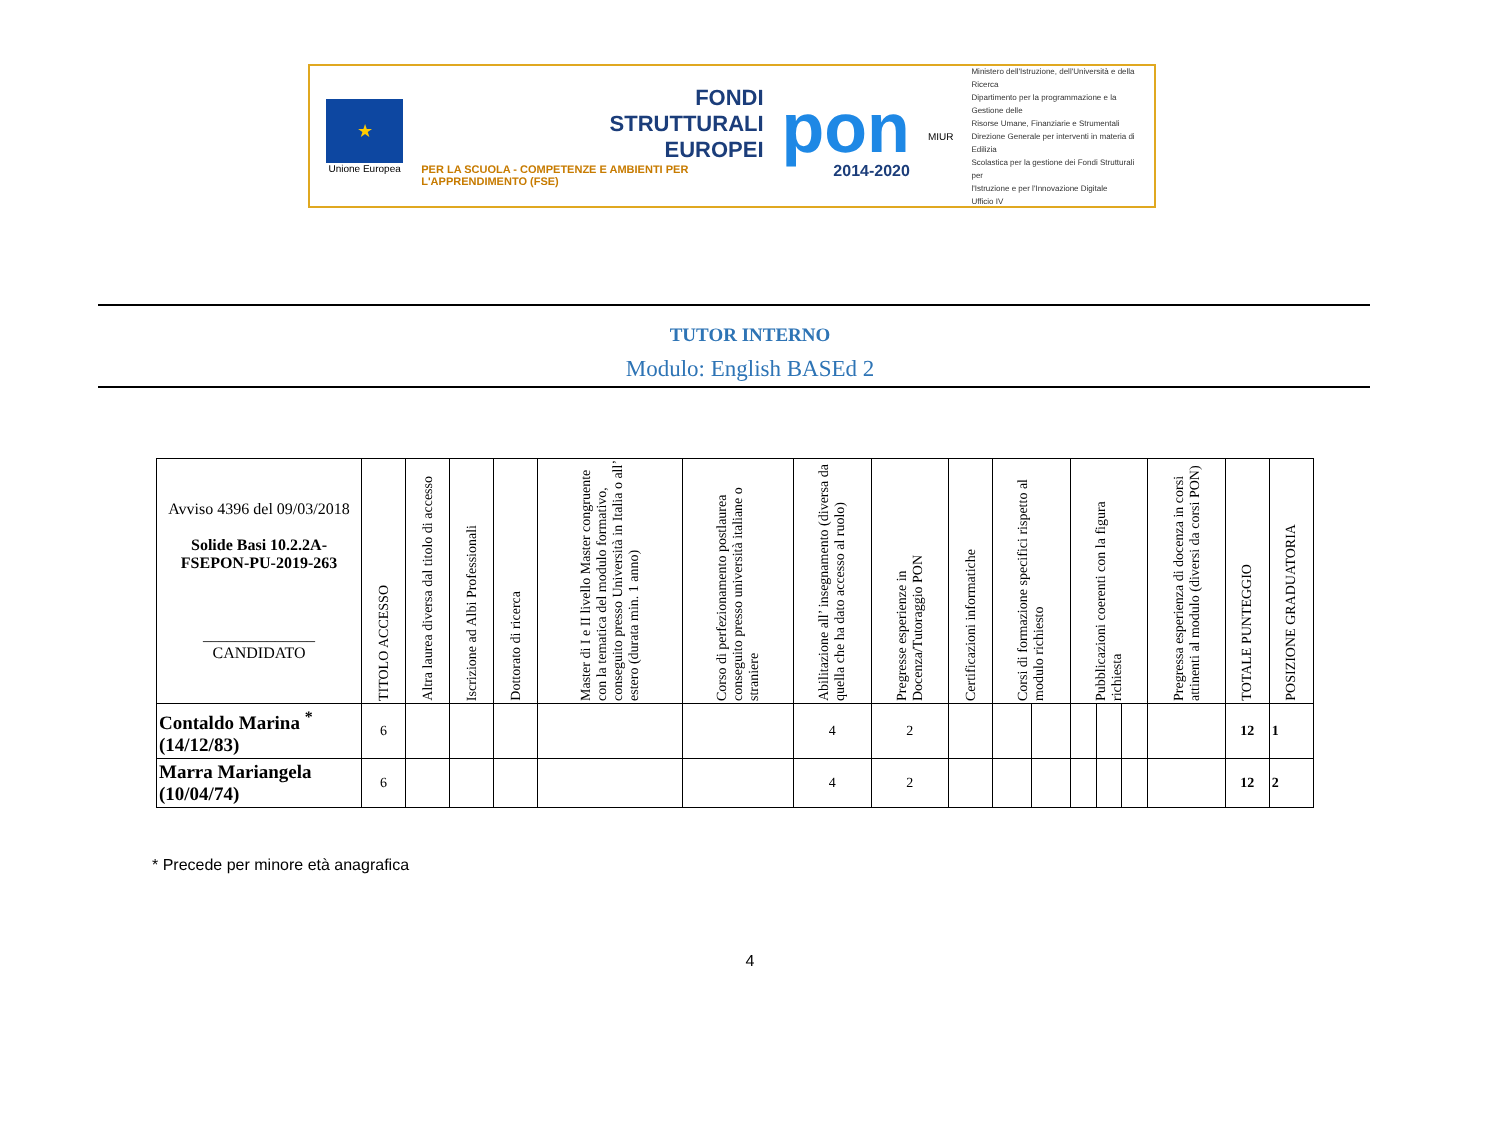★
Unione Europea
FONDI
STRUTTURALI
EUROPEI
PER LA SCUOLA - COMPETENZE E AMBIENTI PER L'APPRENDIMENTO (FSE)
pon
2014-2020
MIUR
Ministero dell'Istruzione, dell'Università e della Ricerca
Dipartimento per la programmazione e la Gestione delle
Risorse Umane, Finanziarie e Strumentali
Direzione Generale per interventi in materia di Edilizia
Scolastica per la gestione dei Fondi Strutturali per
l'Istruzione e per l'Innovazione Digitale
Ufficio IV
TUTOR INTERNO
Modulo: English BASEd 2
| Avviso 4396 del 09/03/2018 Solide Basi 10.2.2A-FSEPON-PU-2019-263 ______________ CANDIDATO | TITOLO ACCESSO | Altra laurea diversa dal titolo di accesso | Iscrizione ad Albi Professionali | Dottorato di ricerca | Master di I e II livello Master congruente con la tematica del modulo formativo, conseguito presso Università in Italia o all’ estero (durata min. 1 anno) | Corso di perfezionamento postlaurea conseguito presso università italiane o straniere | Abilitazione all’ insegnamento (diversa da quella che ha dato accesso al ruolo) | Pregresse esperienze in Docenza/Tutoraggio PON | Certificazioni informatiche | Corsi di formazione specifici rispetto al modulo richiesto | | Pubblicazioni coerenti con la figura richiesta | | | Pregressa esperienza di docenza in corsi attinenti al modulo (diversi da corsi PON) | TOTALE PUNTEGGIO | POSIZIONE GRADUATORIA |
| --- | --- | --- | --- | --- | --- | --- | --- | --- | --- | --- | --- | --- | --- | --- | --- | --- | --- |
| Contaldo Marina <sup>*</sup> (14/12/83) | 6 | | | | | | 4 | 2 | | | | | | | | 12 | 1 |
| Marra Mariangela (10/04/74) | 6 | | | | | | 4 | 2 | | | | | | | | 12 | 2 |
* Precede per minore età anagrafica
4